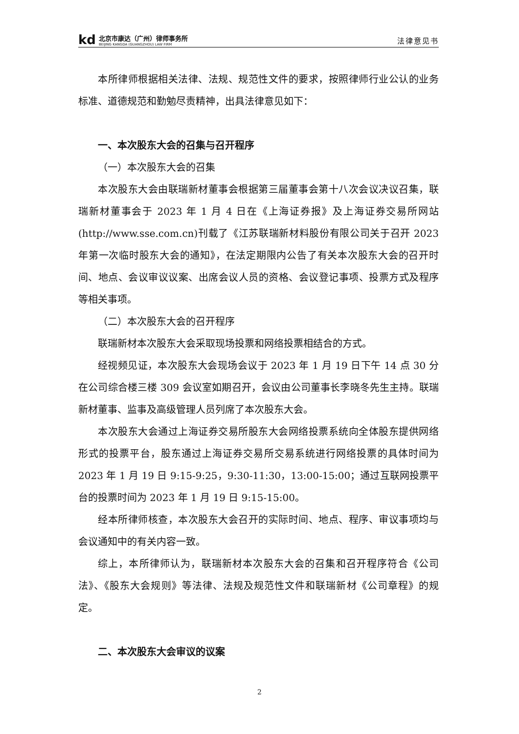kd
北京市康达（广州）律师事务所
BEIJING KANGDA (GUANGZHOU) LAW FIRM
法律意见书
本所律师根据相关法律、法规、规范性文件的要求，按照律师行业公认的业务标准、道德规范和勤勉尽责精神，出具法律意见如下：
一、本次股东大会的召集与召开程序
（一）本次股东大会的召集
本次股东大会由联瑞新材董事会根据第三届董事会第十八次会议决议召集，联瑞新材董事会于 2023 年 1 月 4 日在《上海证券报》及上海证券交易所网站(http://www.sse.com.cn)刊载了《江苏联瑞新材料股份有限公司关于召开 2023 年第一次临时股东大会的通知》，在法定期限内公告了有关本次股东大会的召开时间、地点、会议审议议案、出席会议人员的资格、会议登记事项、投票方式及程序等相关事项。
（二）本次股东大会的召开程序
联瑞新材本次股东大会采取现场投票和网络投票相结合的方式。
经视频见证，本次股东大会现场会议于 2023 年 1 月 19 日下午 14 点 30 分在公司综合楼三楼 309 会议室如期召开，会议由公司董事长李晓冬先生主持。联瑞新材董事、监事及高级管理人员列席了本次股东大会。
本次股东大会通过上海证券交易所股东大会网络投票系统向全体股东提供网络形式的投票平台，股东通过上海证券交易所交易系统进行网络投票的具体时间为 2023 年 1 月 19 日 9:15-9:25，9:30-11:30，13:00-15:00；通过互联网投票平台的投票时间为 2023 年 1 月 19 日 9:15-15:00。
经本所律师核查，本次股东大会召开的实际时间、地点、程序、审议事项均与会议通知中的有关内容一致。
综上，本所律师认为，联瑞新材本次股东大会的召集和召开程序符合《公司法》、《股东大会规则》等法律、法规及规范性文件和联瑞新材《公司章程》的规定。
二、本次股东大会审议的议案
2